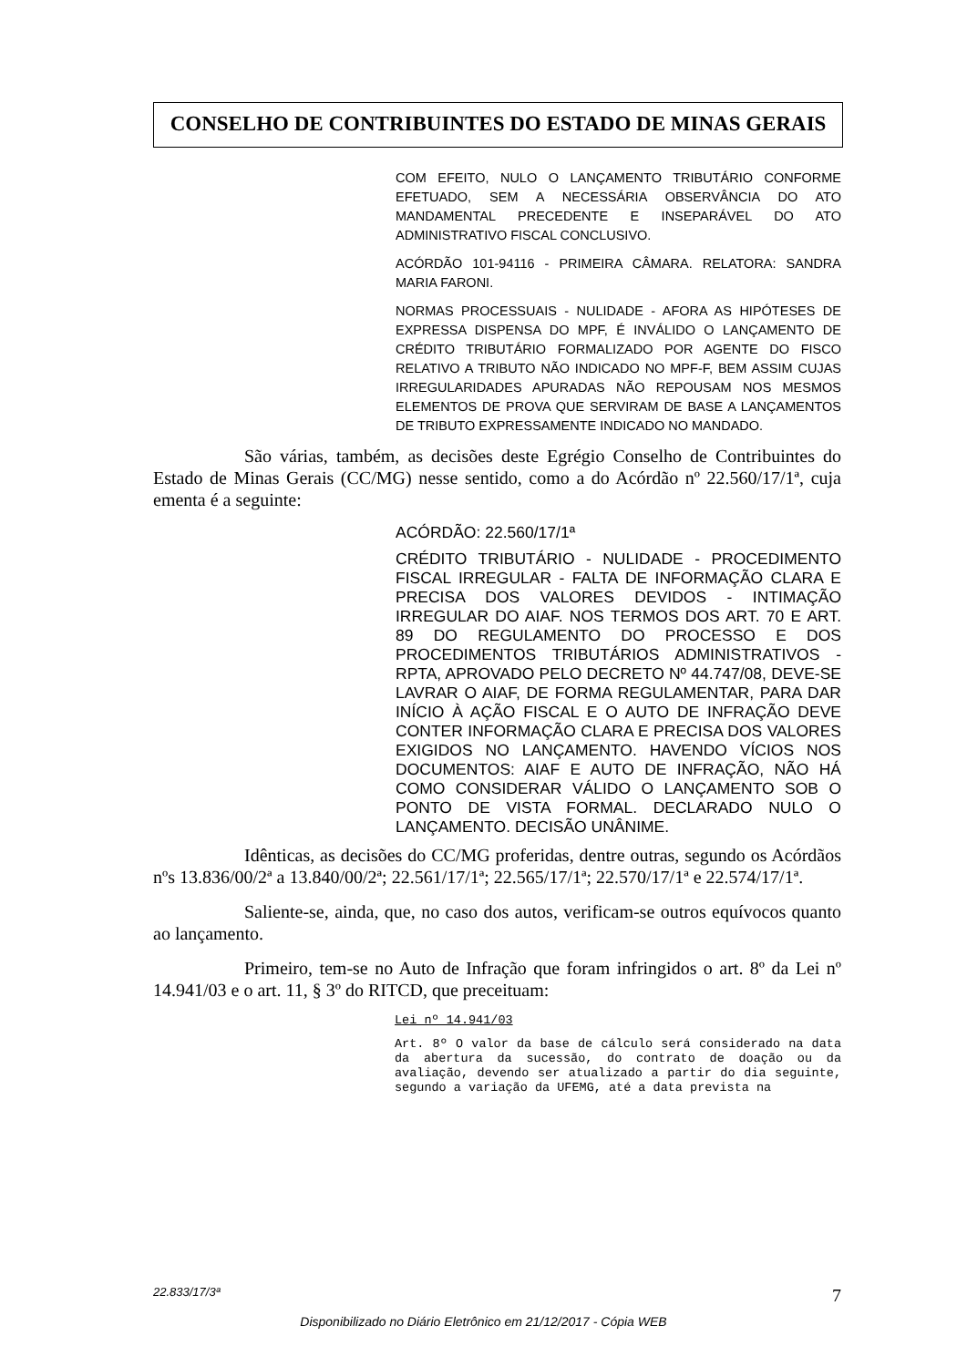CONSELHO DE CONTRIBUINTES DO ESTADO DE MINAS GERAIS
COM EFEITO, NULO O LANÇAMENTO TRIBUTÁRIO CONFORME EFETUADO, SEM A NECESSÁRIA OBSERVÂNCIA DO ATO MANDAMENTAL PRECEDENTE E INSEPARÁVEL DO ATO ADMINISTRATIVO FISCAL CONCLUSIVO.
ACÓRDÃO 101-94116 - PRIMEIRA CÂMARA. RELATORA: SANDRA MARIA FARONI.
NORMAS PROCESSUAIS - NULIDADE - AFORA AS HIPÓTESES DE EXPRESSA DISPENSA DO MPF, É INVÁLIDO O LANÇAMENTO DE CRÉDITO TRIBUTÁRIO FORMALIZADO POR AGENTE DO FISCO RELATIVO A TRIBUTO NÃO INDICADO NO MPF-F, BEM ASSIM CUJAS IRREGULARIDADES APURADAS NÃO REPOUSAM NOS MESMOS ELEMENTOS DE PROVA QUE SERVIRAM DE BASE A LANÇAMENTOS DE TRIBUTO EXPRESSAMENTE INDICADO NO MANDADO.
São várias, também, as decisões deste Egrégio Conselho de Contribuintes do Estado de Minas Gerais (CC/MG) nesse sentido, como a do Acórdão nº 22.560/17/1ª, cuja ementa é a seguinte:
ACÓRDÃO: 22.560/17/1ª
CRÉDITO TRIBUTÁRIO - NULIDADE - PROCEDIMENTO FISCAL IRREGULAR - FALTA DE INFORMAÇÃO CLARA E PRECISA DOS VALORES DEVIDOS - INTIMAÇÃO IRREGULAR DO AIAF. NOS TERMOS DOS ART. 70 E ART. 89 DO REGULAMENTO DO PROCESSO E DOS PROCEDIMENTOS TRIBUTÁRIOS ADMINISTRATIVOS - RPTA, APROVADO PELO DECRETO Nº 44.747/08, DEVE-SE LAVRAR O AIAF, DE FORMA REGULAMENTAR, PARA DAR INÍCIO À AÇÃO FISCAL E O AUTO DE INFRAÇÃO DEVE CONTER INFORMAÇÃO CLARA E PRECISA DOS VALORES EXIGIDOS NO LANÇAMENTO. HAVENDO VÍCIOS NOS DOCUMENTOS: AIAF E AUTO DE INFRAÇÃO, NÃO HÁ COMO CONSIDERAR VÁLIDO O LANÇAMENTO SOB O PONTO DE VISTA FORMAL. DECLARADO NULO O LANÇAMENTO. DECISÃO UNÂNIME.
Idênticas, as decisões do CC/MG proferidas, dentre outras, segundo os Acórdãos nºs 13.836/00/2ª a 13.840/00/2ª; 22.561/17/1ª; 22.565/17/1ª; 22.570/17/1ª e 22.574/17/1ª.
Saliente-se, ainda, que, no caso dos autos, verificam-se outros equívocos quanto ao lançamento.
Primeiro, tem-se no Auto de Infração que foram infringidos o art. 8º da Lei nº 14.941/03 e o art. 11, § 3º do RITCD, que preceituam:
Lei nº 14.941/03
Art. 8º O valor da base de cálculo será considerado na data da abertura da sucessão, do contrato de doação ou da avaliação, devendo ser atualizado a partir do dia seguinte, segundo a variação da UFEMG, até a data prevista na
22.833/17/3ª 7
Disponibilizado no Diário Eletrônico em 21/12/2017 - Cópia WEB